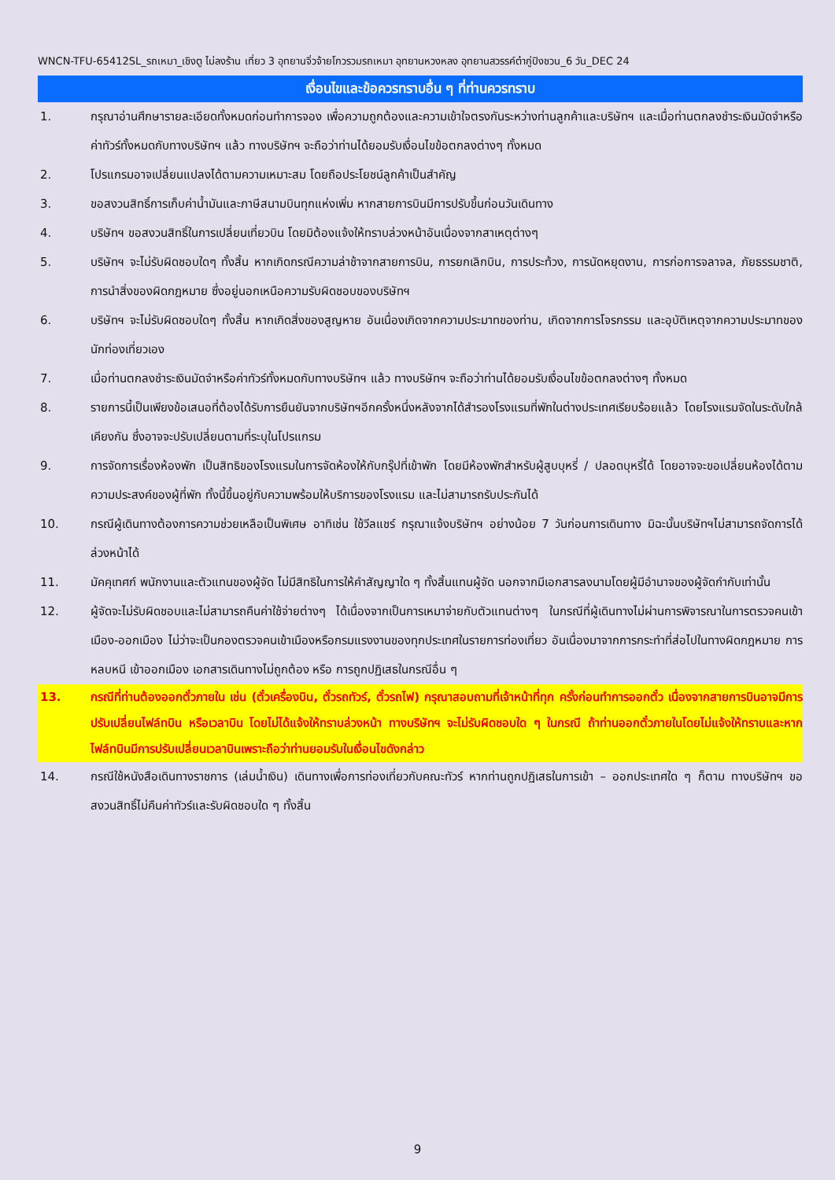WNCN-TFU-65412SL_รถเหมา_เชิงตู ไม่ลงร้าน เที่ยว 3 อุทยานจิ่วจ้ายโกวรวมรถเหมา อุทยานหวงหลง อุทยานสวรรค์ต๋ากู่ปิงชวน_6 วัน_DEC 24
เงื่อนไขและข้อควรทราบอื่น ๆ ที่ท่านควรทราบ
1. กรุณาอ่านศึกษารายละเอียดทั้งหมดก่อนทำการจอง เพื่อความถูกต้องและความเข้าใจตรงกันระหว่างท่านลูกค้าและบริษัทฯ และเมื่อท่านตกลงชำระเงินมัดจำหรือค่าทัวร์ทั้งหมดกับทางบริษัทฯ แล้ว ทางบริษัทฯ จะถือว่าท่านได้ยอมรับเงื่อนไขข้อตกลงต่างๆ ทั้งหมด
2. โปรแกรมอาจเปลี่ยนแปลงได้ตามความเหมาะสม โดยถือประโยชน์ลูกค้าเป็นสำคัญ
3. ขอสงวนสิทธิ์การเก็บค่าน้ำมันและภาษีสนามบินทุกแห่งเพิ่ม หากสายการบินมีการปรับขึ้นก่อนวันเดินทาง
4. บริษัทฯ ขอสงวนสิทธิ์ในการเปลี่ยนเที่ยวบิน โดยมิต้องแจ้งให้ทราบล่วงหน้าอันเนื่องจากสาเหตุต่างๆ
5. บริษัทฯ จะไม่รับผิดชอบใดๆ ทั้งสิ้น หากเกิดกรณีความล่าช้าจากสายการบิน, การยกเลิกบิน, การประท้วง, การนัดหยุดงาน, การก่อการจลาจล, ภัยธรรมชาติ, การนำสิ่งของผิดกฎหมาย ซึ่งอยู่นอกเหนือความรับผิดชอบของบริษัทฯ
6. บริษัทฯ จะไม่รับผิดชอบใดๆ ทั้งสิ้น หากเกิดสิ่งของสูญหาย อันเนื่องเกิดจากความประมาทของท่าน, เกิดจากการโจรกรรม และอุบัติเหตุจากความประมาทของนักท่องเที่ยวเอง
7. เมื่อท่านตกลงชำระเงินมัดจำหรือค่าทัวร์ทั้งหมดกับทางบริษัทฯ แล้ว ทางบริษัทฯ จะถือว่าท่านได้ยอมรับเงื่อนไขข้อตกลงต่างๆ ทั้งหมด
8. รายการนี้เป็นเพียงข้อเสนอที่ต้องได้รับการยืนยันจากบริษัทฯอีกครั้งหนึ่งหลังจากได้สำรองโรงแรมที่พักในต่างประเทศเรียบร้อยแล้ว โดยโรงแรมจัดในระดับใกล้เคียงกัน ซึ่งอาจจะปรับเปลี่ยนตามที่ระบุในโปรแกรม
9. การจัดการเรื่องห้องพัก เป็นสิทธิของโรงแรมในการจัดห้องให้กับกรุ๊ปที่เข้าพัก โดยมีห้องพักสำหรับผู้สูบบุหรี่ / ปลอดบุหรี่ได้ โดยอาจจะขอเปลี่ยนห้องได้ตามความประสงค์ของผู้ที่พัก ทั้งนี้ขึ้นอยู่กับความพร้อมให้บริการของโรงแรม และไม่สามารถรับประกันได้
10. กรณีผู้เดินทางต้องการความช่วยเหลือเป็นพิเศษ อาทิเช่น ใช้วีลแชร์ กรุณาแจ้งบริษัทฯ อย่างน้อย 7 วันก่อนการเดินทาง มิฉะนั้นบริษัทฯไม่สามารถจัดการได้ล่วงหน้าได้
11. มัคคุเทศก์ พนักงานและตัวแทนของผู้จัด ไม่มีสิทธิในการให้คำสัญญาใด ๆ ทั้งสิ้นแทนผู้จัด นอกจากมีเอกสารลงนามโดยผู้มีอำนาจของผู้จัดกำกับเท่านั้น
12. ผู้จัดจะไม่รับผิดชอบและไม่สามารถคืนค่าใช้จ่ายต่างๆ ได้เนื่องจากเป็นการเหมาจ่ายกับตัวแทนต่างๆ ในกรณีที่ผู้เดินทางไม่ผ่านการพิจารณาในการตรวจคนเข้าเมือง-ออกเมือง ไม่ว่าจะเป็นกองตรวจคนเข้าเมืองหรือกรมแรงงานของทุกประเทศในรายการท่องเที่ยว อันเนื่องมาจากการกระทำที่ส่อไปในทางผิดกฎหมาย การหลบหนี เข้าออกเมือง เอกสารเดินทางไม่ถูกต้อง หรือ การถูกปฏิเสธในกรณีอื่น ๆ
13. กรณีที่ท่านต้องออกตั๋วภายใน เช่น (ตั๋วเครื่องบิน, ตั๋วรถทัวร์, ตั๋วรถไฟ) กรุณาสอบถามที่เจ้าหน้าที่ทุก ครั้งก่อนทำการออกตั๋ว เนื่องจากสายการบินอาจมีการปรับเปลี่ยนไฟล์ทบิน หรือเวลาบิน โดยไม่ได้แจ้งให้ทราบล่วงหน้า ทางบริษัทฯ จะไม่รับผิดชอบใด ๆ ในกรณี ถ้าท่านออกตั๋วภายในโดยไม่แจ้งให้ทราบและหากไฟล์ทบินมีการปรับเปลี่ยนเวลาบินเพราะถือว่าท่านยอมรับในเงื่อนไขดังกล่าว
14. กรณีใช้หนังสือเดินทางราชการ (เล่มน้ำเงิน) เดินทางเพื่อการท่องเที่ยวกับคณะทัวร์ หากท่านถูกปฏิเสธในการเข้า – ออกประเทศใด ๆ ก็ตาม ทางบริษัทฯ ขอสงวนสิทธิ์ไม่คืนค่าทัวร์และรับผิดชอบใด ๆ ทั้งสิ้น
9